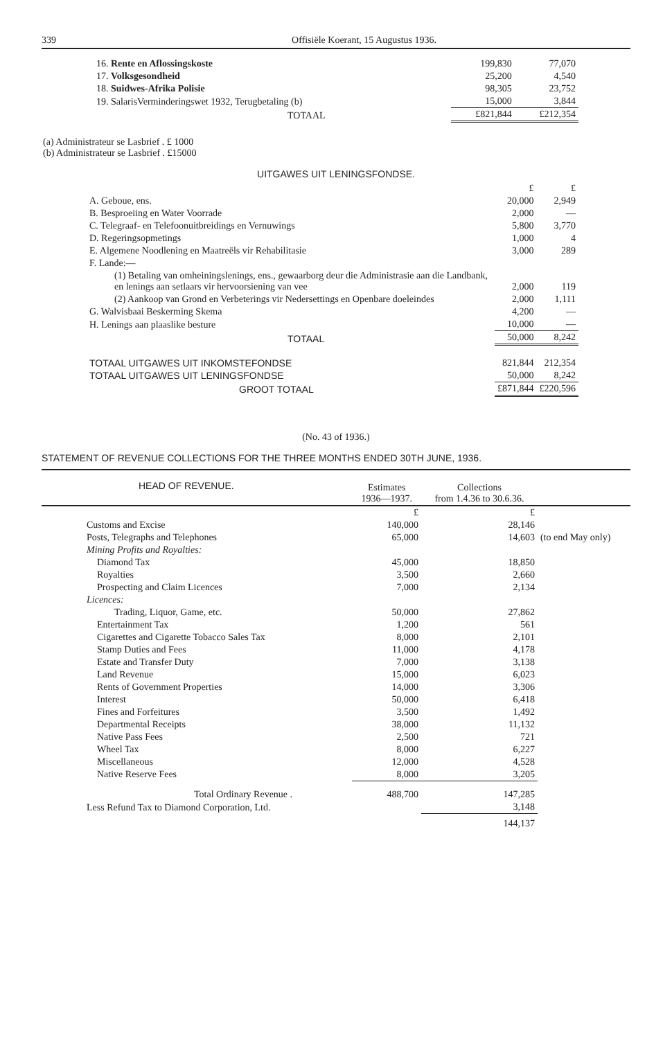339 Offisiële Koerant, 15 Augustus 1936.
| 16. Rente en Aflossingskoste | 199,830 | 77,070 |
| 17. Volksgesondheid | 25,200 | 4,540 |
| 18. Suidwes-Afrika Polisie | 98,305 | 23,752 |
| 19. SalarisVerminderingswet 1932, Terugbetaling (b) | 15,000 | 3,844 |
| TOTAAL | £821,844 | £212,354 |
(a) Administrateur se Lasbrief . £ 1000
(b) Administrateur se Lasbrief . £15000
UITGAWES UIT LENINGSFONDSE.
| | £ | £ |
| A. Geboue, ens. | 20,000 | 2,949 |
| B. Besproeiing en Water Voorrade | 2,000 | — |
| C. Telegraaf- en Telefoonuitbreidings en Vernuwings | 5,800 | 3,770 |
| D. Regeringsopmetings | 1,000 | 4 |
| E. Algemene Noodlening en Maatreëls vir Rehabilitasie | 3,000 | 289 |
| F. Lande:— | | |
| (1) Betaling van omheiningslenings, ens., gewaarborg deur die Administrasie aan die Landbank, en lenings aan setlaars vir hervoorsiening van vee | 2,000 | 119 |
| (2) Aankoop van Grond en Verbeterings vir Nedersettings en Openbare doeleindes | 2,000 | 1,111 |
| G. Walvisbaai Beskerming Skema | 4,200 | — |
| H. Lenings aan plaaslike besture | 10,000 | — |
| TOTAAL | 50,000 | 8,242 |
| TOTAAL UITGAWES UIT INKOMSTEFONDSE | 821,844 | 212,354 |
| TOTAAL UITGAWES UIT LENINGSFONDSE | 50,000 | 8,242 |
| GROOT TOTAAL | £871,844 | £220,596 |
(No. 43 of 1936.)
STATEMENT OF REVENUE COLLECTIONS FOR THE THREE MONTHS ENDED 30TH JUNE, 1936.
| HEAD OF REVENUE. | Estimates 1936—1937. | Collections from 1.4.36 to 30.6.36. | |
| --- | --- | --- | --- |
| | £ | £ | |
| Customs and Excise | 140,000 | 28,146 | (to end May only) |
| Posts, Telegraphs and Telephones | 65,000 | 14,603 | |
| Mining Profits and Royalties: | | | |
| Diamond Tax | 45,000 | 18,850 | |
| Royalties | 3,500 | 2,660 | |
| Prospecting and Claim Licences | 7,000 | 2,134 | |
| Licences: | | | |
| Trading, Liquor, Game, etc. | 50,000 | 27,862 | |
| Entertainment Tax | 1,200 | 561 | |
| Cigarettes and Cigarette Tobacco Sales Tax | 8,000 | 2,101 | |
| Stamp Duties and Fees | 11,000 | 4,178 | |
| Estate and Transfer Duty | 7,000 | 3,138 | |
| Land Revenue | 15,000 | 6,023 | |
| Rents of Government Properties | 14,000 | 3,306 | |
| Interest | 50,000 | 6,418 | |
| Fines and Forfeitures | 3,500 | 1,492 | |
| Departmental Receipts | 38,000 | 11,132 | |
| Native Pass Fees | 2,500 | 721 | |
| Wheel Tax | 8,000 | 6,227 | |
| Miscellaneous | 12,000 | 4,528 | |
| Native Reserve Fees | 8,000 | 3,205 | |
| Total Ordinary Revenue . | 488,700 | 147,285 | |
| Less Refund Tax to Diamond Corporation, Ltd. | | 3,148 | |
| | | 144,137 | |